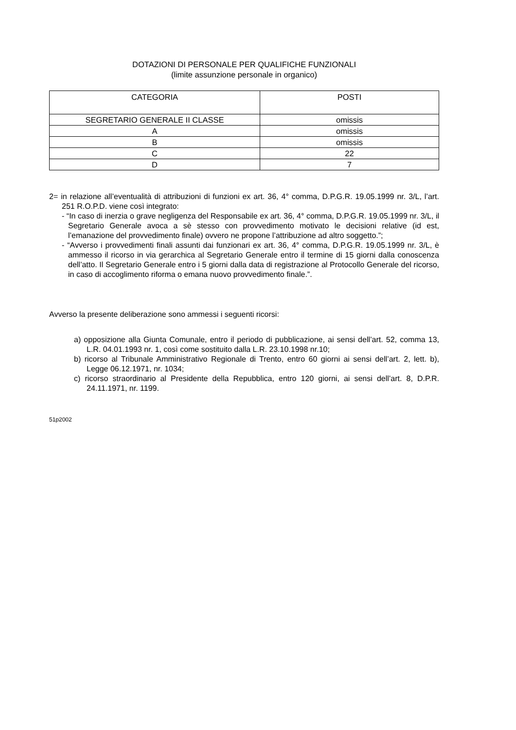DOTAZIONI DI PERSONALE PER QUALIFICHE FUNZIONALI
(limite assunzione personale in organico)
| CATEGORIA | POSTI |
| --- | --- |
| SEGRETARIO GENERALE II CLASSE | omissis |
| A | omissis |
| B | omissis |
| C | 22 |
| D | 7 |
2= in relazione all’eventualità di attribuzioni di funzioni ex art. 36, 4° comma, D.P.G.R. 19.05.1999 nr. 3/L, l’art. 251 R.O.P.D. viene così integrato:
- “In caso di inerzia o grave negligenza del Responsabile ex art. 36, 4° comma, D.P.G.R. 19.05.1999 nr. 3/L, il Segretario Generale avoca a sè stesso con provvedimento motivato le decisioni relative (id est, l’emanazione del provvedimento finale) ovvero ne propone l’attribuzione ad altro soggetto.”;
- “Avverso i provvedimenti finali assunti dai funzionari ex art. 36, 4° comma, D.P.G.R. 19.05.1999 nr. 3/L, è ammesso il ricorso in via gerarchica al Segretario Generale entro il termine di 15 giorni dalla conoscenza dell’atto. Il Segretario Generale entro i 5 giorni dalla data di registrazione al Protocollo Generale del ricorso, in caso di accoglimento riforma o emana nuovo provvedimento finale.”.
Avverso la presente deliberazione sono ammessi i seguenti ricorsi:
a) opposizione alla Giunta Comunale, entro il periodo di pubblicazione, ai sensi dell’art. 52, comma 13, L.R. 04.01.1993 nr. 1, così come sostituito dalla L.R. 23.10.1998 nr.10;
b) ricorso al Tribunale Amministrativo Regionale di Trento, entro 60 giorni ai sensi dell’art. 2, lett. b), Legge 06.12.1971, nr. 1034;
c) ricorso straordinario al Presidente della Repubblica, entro 120 giorni, ai sensi dell’art. 8, D.P.R. 24.11.1971, nr. 1199.
51p2002